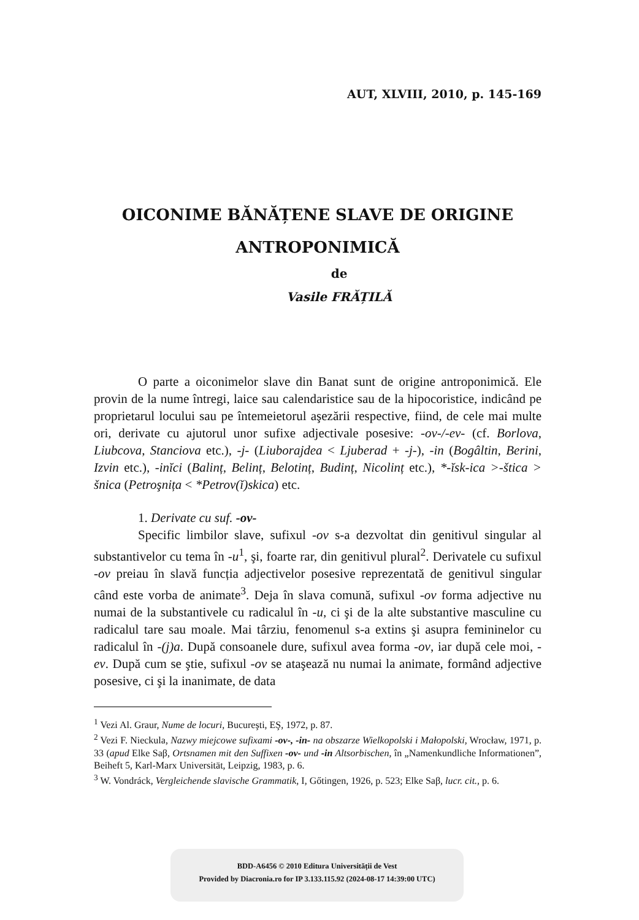AUT, XLVIII, 2010, p. 145-169
OICONIME BĂNĂȚENE SLAVE DE ORIGINE ANTROPONIMICĂ
de
Vasile FRĂȚILĂ
O parte a oiconimelor slave din Banat sunt de origine antroponimică. Ele provin de la nume întregi, laice sau calendaristice sau de la hipocoristice, indicând pe proprietarul locului sau pe întemeietorul aşezării respective, fiind, de cele mai multe ori, derivate cu ajutorul unor sufixe adjectivale posesive: -ov-/-ev- (cf. Borlova, Liubcova, Stanciova etc.), -j- (Liuborajdea < Ljuberad + -j-), -in (Bogâltin, Berini, Izvin etc.), -inĭci (Balinț, Belinț, Belotinț, Budinț, Nicolinț etc.), *-ĭsk-ica >-štica > šnica (Petroşnița < *Petrov(ĭ)skica) etc.
1. Derivate cu suf. -ov-
Specific limbilor slave, sufixul -ov s-a dezvoltat din genitivul singular al substantivelor cu tema în -u<sup>1</sup>, şi, foarte rar, din genitivul plural<sup>2</sup>. Derivatele cu sufixul -ov preiau în slavă funcția adjectivelor posesive reprezentată de genitivul singular când este vorba de animate<sup>3</sup>. Deja în slava comună, sufixul -ov forma adjective nu numai de la substantivele cu radicalul în -u, ci şi de la alte substantive masculine cu radicalul tare sau moale. Mai târziu, fenomenul s-a extins şi asupra femininelor cu radicalul în -(j)a. După consoanele dure, sufixul avea forma -ov, iar după cele moi, -ev. După cum se ştie, sufixul -ov se ataşează nu numai la animate, formând adjective posesive, ci şi la inanimate, de data
<sup>1</sup> Vezi Al. Graur, Nume de locuri, Bucureşti, EŞ, 1972, p. 87.
<sup>2</sup> Vezi F. Nieckula, Nazwy miejcowe sufixami -ov-, -in- na obszarze Wielkopolski i Małopolski, Wrocław, 1971, p. 33 (apud Elke Saβ, Ortsnamen mit den Suffixen -ov- und -in Altsorbischen, în „Namenkundliche Informationen”, Beiheft 5, Karl-Marx Universität, Leipzig, 1983, p. 6.
<sup>3</sup> W. Vondráck, Vergleichende slavische Grammatik, I, Gőtingen, 1926, p. 523; Elke Saβ, lucr. cit., p. 6.
BDD-A6456 © 2010 Editura Universității de Vest
Provided by Diacronia.ro for IP 3.133.115.92 (2024-08-17 14:39:00 UTC)